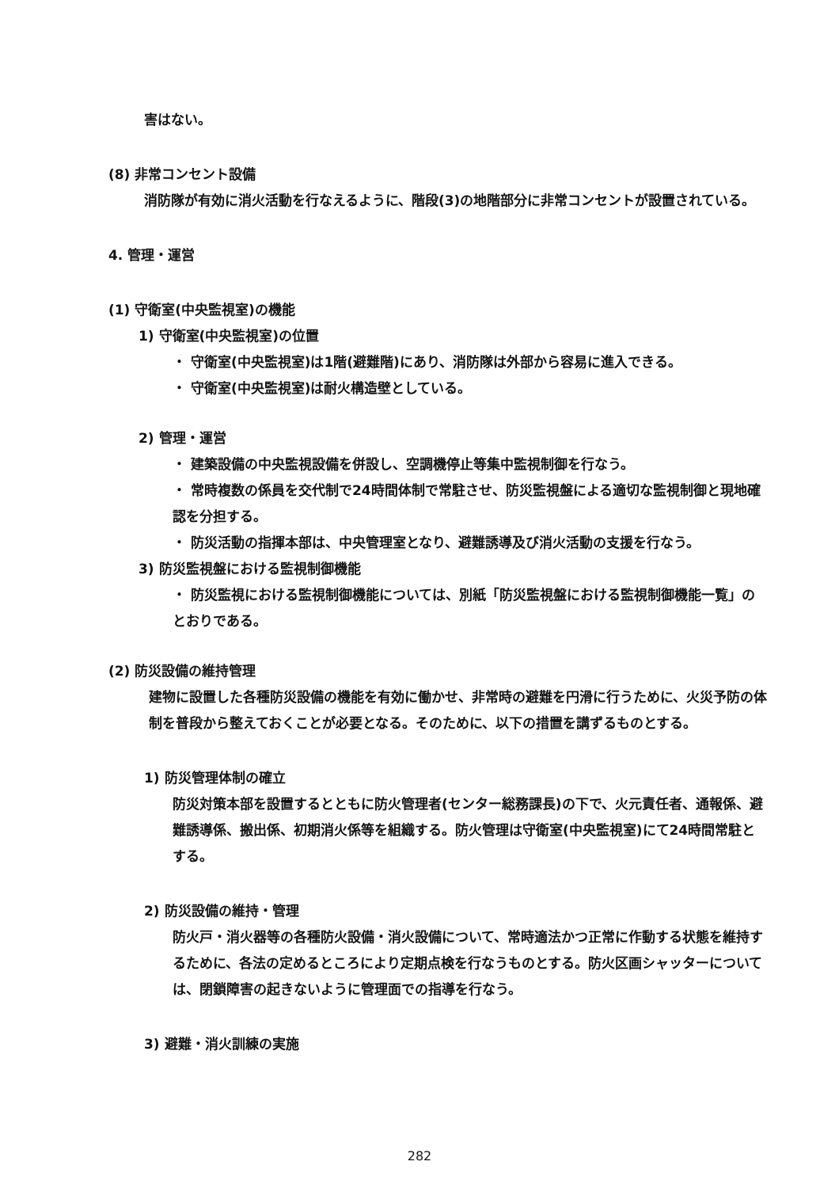害はない。
(8) 非常コンセント設備
消防隊が有効に消火活動を行なえるように、階段(3)の地階部分に非常コンセントが設置されている。
4. 管理・運営
(1) 守衛室(中央監視室)の機能
1) 守衛室(中央監視室)の位置
・ 守衛室(中央監視室)は1階(避難階)にあり、消防隊は外部から容易に進入できる。
・ 守衛室(中央監視室)は耐火構造壁としている。
2) 管理・運営
・ 建築設備の中央監視設備を併設し、空調機停止等集中監視制御を行なう。
・ 常時複数の係員を交代制で24時間体制で常駐させ、防災監視盤による適切な監視制御と現地確認を分担する。
・ 防災活動の指揮本部は、中央管理室となり、避難誘導及び消火活動の支援を行なう。
3) 防災監視盤における監視制御機能
・ 防災監視における監視制御機能については、別紙「防災監視盤における監視制御機能一覧」のとおりである。
(2) 防災設備の維持管理
建物に設置した各種防災設備の機能を有効に働かせ、非常時の避難を円滑に行うために、火災予防の体制を普段から整えておくことが必要となる。そのために、以下の措置を講ずるものとする。
1) 防災管理体制の確立
防災対策本部を設置するとともに防火管理者(センター総務課長)の下で、火元責任者、通報係、避難誘導係、搬出係、初期消火係等を組織する。防火管理は守衛室(中央監視室)にて24時間常駐とする。
2) 防災設備の維持・管理
防火戸・消火器等の各種防火設備・消火設備について、常時適法かつ正常に作動する状態を維持するために、各法の定めるところにより定期点検を行なうものとする。防火区画シャッターについては、閉鎖障害の起きないように管理面での指導を行なう。
3) 避難・消火訓練の実施
282